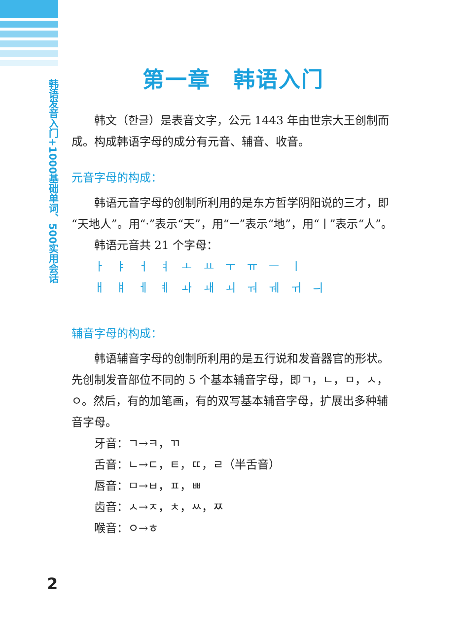韩语发音入门+1000基础单词、500实用会话
第一章　韩语入门
韩文（한글）是表音文字，公元 1443 年由世宗大王创制而成。构成韩语字母的成分有元音、辅音、收音。
元音字母的构成：
韩语元音字母的创制所利用的是东方哲学阴阳说的三才，即“天地人”。用“·”表示“天”，用“ㅡ”表示“地”，用“ㅣ”表示“人”。
韩语元音共 21 个字母：
ㅏ ㅑ ㅓ ㅕ ㅗ ㅛ ㅜ ㅠ ㅡ ㅣ
ㅐ ㅒ ㅔ ㅖ ㅘ ㅙ ㅚ ㅝ ㅞ ㅟ ㅢ
辅音字母的构成：
韩语辅音字母的创制所利用的是五行说和发音器官的形状。先创制发音部位不同的 5 个基本辅音字母，即ㄱ，ㄴ，ㅁ，ㅅ，ㅇ。然后，有的加笔画，有的双写基本辅音字母，扩展出多种辅音字母。
牙音：ㄱ→ㅋ，ㄲ
舌音：ㄴ→ㄷ，ㅌ，ㄸ，ㄹ（半舌音）
唇音：ㅁ→ㅂ，ㅍ，ㅃ
齿音：ㅅ→ㅈ，ㅊ，ㅆ，ㅉ
喉音：ㅇ→ㅎ
2